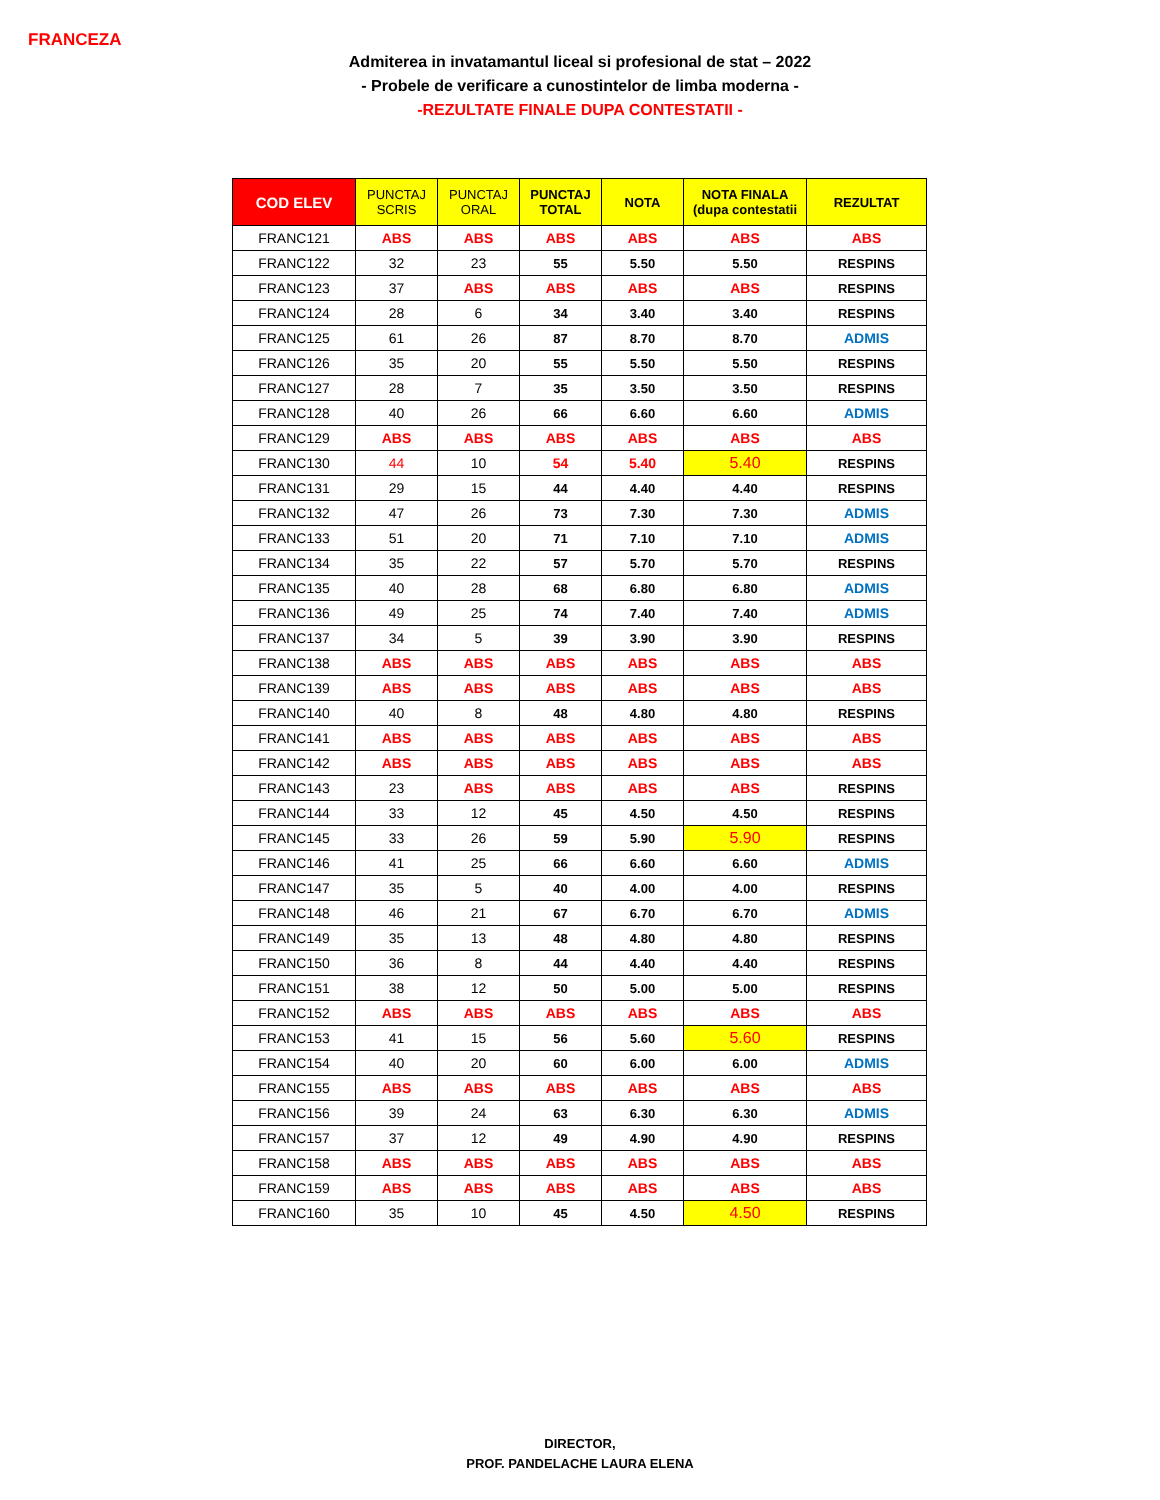FRANCEZA
Admiterea in invatamantul liceal si profesional de stat – 2022
- Probele de verificare a cunostintelor de limba moderna -
-REZULTATE FINALE DUPA CONTESTATII -
| COD ELEV | PUNCTAJ SCRIS | PUNCTAJ ORAL | PUNCTAJ TOTAL | NOTA | NOTA FINALA (dupa contestatii | REZULTAT |
| --- | --- | --- | --- | --- | --- | --- |
| FRANC121 | ABS | ABS | ABS | ABS | ABS | ABS |
| FRANC122 | 32 | 23 | 55 | 5.50 | 5.50 | RESPINS |
| FRANC123 | 37 | ABS | ABS | ABS | ABS | RESPINS |
| FRANC124 | 28 | 6 | 34 | 3.40 | 3.40 | RESPINS |
| FRANC125 | 61 | 26 | 87 | 8.70 | 8.70 | ADMIS |
| FRANC126 | 35 | 20 | 55 | 5.50 | 5.50 | RESPINS |
| FRANC127 | 28 | 7 | 35 | 3.50 | 3.50 | RESPINS |
| FRANC128 | 40 | 26 | 66 | 6.60 | 6.60 | ADMIS |
| FRANC129 | ABS | ABS | ABS | ABS | ABS | ABS |
| FRANC130 | 44 | 10 | 54 | 5.40 | 5.40 | RESPINS |
| FRANC131 | 29 | 15 | 44 | 4.40 | 4.40 | RESPINS |
| FRANC132 | 47 | 26 | 73 | 7.30 | 7.30 | ADMIS |
| FRANC133 | 51 | 20 | 71 | 7.10 | 7.10 | ADMIS |
| FRANC134 | 35 | 22 | 57 | 5.70 | 5.70 | RESPINS |
| FRANC135 | 40 | 28 | 68 | 6.80 | 6.80 | ADMIS |
| FRANC136 | 49 | 25 | 74 | 7.40 | 7.40 | ADMIS |
| FRANC137 | 34 | 5 | 39 | 3.90 | 3.90 | RESPINS |
| FRANC138 | ABS | ABS | ABS | ABS | ABS | ABS |
| FRANC139 | ABS | ABS | ABS | ABS | ABS | ABS |
| FRANC140 | 40 | 8 | 48 | 4.80 | 4.80 | RESPINS |
| FRANC141 | ABS | ABS | ABS | ABS | ABS | ABS |
| FRANC142 | ABS | ABS | ABS | ABS | ABS | ABS |
| FRANC143 | 23 | ABS | ABS | ABS | ABS | RESPINS |
| FRANC144 | 33 | 12 | 45 | 4.50 | 4.50 | RESPINS |
| FRANC145 | 33 | 26 | 59 | 5.90 | 5.90 | RESPINS |
| FRANC146 | 41 | 25 | 66 | 6.60 | 6.60 | ADMIS |
| FRANC147 | 35 | 5 | 40 | 4.00 | 4.00 | RESPINS |
| FRANC148 | 46 | 21 | 67 | 6.70 | 6.70 | ADMIS |
| FRANC149 | 35 | 13 | 48 | 4.80 | 4.80 | RESPINS |
| FRANC150 | 36 | 8 | 44 | 4.40 | 4.40 | RESPINS |
| FRANC151 | 38 | 12 | 50 | 5.00 | 5.00 | RESPINS |
| FRANC152 | ABS | ABS | ABS | ABS | ABS | ABS |
| FRANC153 | 41 | 15 | 56 | 5.60 | 5.60 | RESPINS |
| FRANC154 | 40 | 20 | 60 | 6.00 | 6.00 | ADMIS |
| FRANC155 | ABS | ABS | ABS | ABS | ABS | ABS |
| FRANC156 | 39 | 24 | 63 | 6.30 | 6.30 | ADMIS |
| FRANC157 | 37 | 12 | 49 | 4.90 | 4.90 | RESPINS |
| FRANC158 | ABS | ABS | ABS | ABS | ABS | ABS |
| FRANC159 | ABS | ABS | ABS | ABS | ABS | ABS |
| FRANC160 | 35 | 10 | 45 | 4.50 | 4.50 | RESPINS |
DIRECTOR,
PROF. PANDELACHE LAURA ELENA